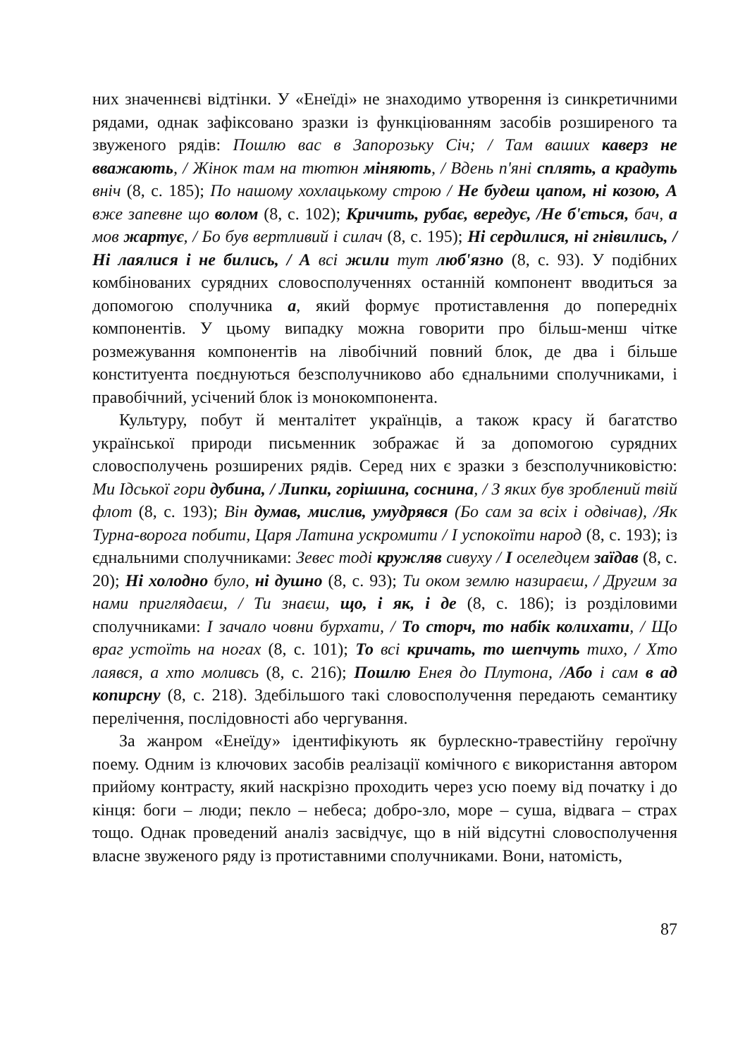них значеннєві відтінки. У «Енеїді» не знаходимо утворення із синкретичними рядами, однак зафіксовано зразки із функціюванням засобів розширеного та звуженого рядів: Пошлю вас в Запорозьку Січ; / Там ваших каверз не вважають, / Жінок там на тютюн міняють, / Вдень п'яні сплять, а крадуть вніч (8, с. 185); По нашому хохлацькому строю / Не будеш цапом, ні козою, А вже запевне що волом (8, с. 102); Кричить, рубає, вередує, /Не б'ється, бач, а мов жартує, / Бо був вертливий і силач (8, с. 195); Ні сердилися, ні гнівились, / Ні лаялися і не бились, / А всі жили тут люб'язно (8, с. 93). У подібних комбінованих сурядних словосполученнях останній компонент вводиться за допомогою сполучника а, який формує протиставлення до попередніх компонентів. У цьому випадку можна говорити про більш-менш чітке розмежування компонентів на лівобічний повний блок, де два і більше конституента поєднуються безсполучниково або єднальними сполучниками, і правобічний, усічений блок із монокомпонента.
Культуру, побут й менталітет українців, а також красу й багатство української природи письменник зображає й за допомогою сурядних словосполучень розширених рядів. Серед них є зразки з безсполучниковістю: Ми Ідської гори дубина, / Липки, горішина, соснина, / З яких був зроблений твій флот (8, с. 193); Він думав, мислив, умудрявся (Бо сам за всіх і одвічав), /Як Турна-ворога побити, Царя Латина ускромити / І успокоїти народ (8, с. 193); із єднальними сполучниками: Зевес тоді кружляв сивуху / І оселедцем заїдав (8, с. 20); Ні холодно було, ні душно (8, с. 93); Ти оком землю назираєш, / Другим за нами приглядаєш, / Ти знаєш, що, і як, і де (8, с. 186); із розділовими сполучниками: І зачало човни бурхати, / То сторч, то набік колихати, / Що враг устоїть на ногах (8, с. 101); То всі кричать, то шепчуть тихо, / Хто лаявся, а хто моливсь (8, с. 216); Пошлю Енея до Плутона, /Або і сам в ад копирсну (8, с. 218). Здебільшого такі словосполучення передають семантику перелічення, послідовності або чергування.
За жанром «Енеїду» ідентифікують як бурлескно-травестійну героїчну поему. Одним із ключових засобів реалізації комічного є використання автором прийому контрасту, який наскрізно проходить через усю поему від початку і до кінця: боги – люди; пекло – небеса; добро-зло, море – суша, відвага – страх тощо. Однак проведений аналіз засвідчує, що в ній відсутні словосполучення власне звуженого ряду із протиставними сполучниками. Вони, натомість,
87